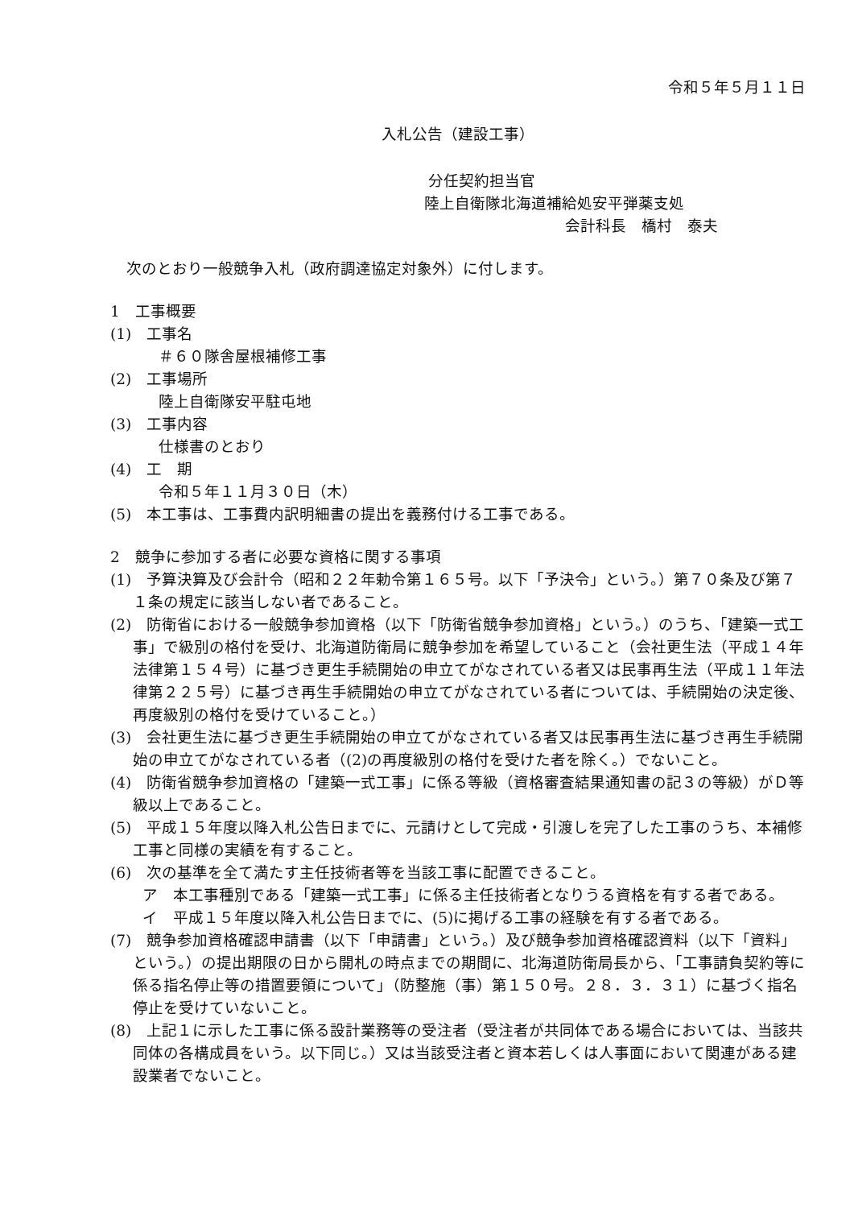令和５年５月１１日
入札公告（建設工事）
分任契約担当官
陸上自衛隊北海道補給処安平弾薬支処
会計科長　橋村　泰夫
次のとおり一般競争入札（政府調達協定対象外）に付します。
1　工事概要
(1)　工事名
＃６０隊舎屋根補修工事
(2)　工事場所
陸上自衛隊安平駐屯地
(3)　工事内容
仕様書のとおり
(4)　工　期
令和５年１１月３０日（木）
(5)　本工事は、工事費内訳明細書の提出を義務付ける工事である。
2　競争に参加する者に必要な資格に関する事項
(1)　予算決算及び会計令（昭和２２年勅令第１６５号。以下「予決令」という。）第７０条及び第７１条の規定に該当しない者であること。
(2)　防衛省における一般競争参加資格（以下「防衛省競争参加資格」という。）のうち、「建築一式工事」で級別の格付を受け、北海道防衛局に競争参加を希望していること（会社更生法（平成１４年法律第１５４号）に基づき更生手続開始の申立てがなされている者又は民事再生法（平成１１年法律第２２５号）に基づき再生手続開始の申立てがなされている者については、手続開始の決定後、再度級別の格付を受けていること。）
(3)　会社更生法に基づき更生手続開始の申立てがなされている者又は民事再生法に基づき再生手続開始の申立てがなされている者（(2)の再度級別の格付を受けた者を除く。）でないこと。
(4)　防衛省競争参加資格の「建築一式工事」に係る等級（資格審査結果通知書の記３の等級）がＤ等級以上であること。
(5)　平成１５年度以降入札公告日までに、元請けとして完成・引渡しを完了した工事のうち、本補修工事と同様の実績を有すること。
(6)　次の基準を全て満たす主任技術者等を当該工事に配置できること。
ア　本工事種別である「建築一式工事」に係る主任技術者となりうる資格を有する者である。
イ　平成１５年度以降入札公告日までに、(5)に掲げる工事の経験を有する者である。
(7)　競争参加資格確認申請書（以下「申請書」という。）及び競争参加資格確認資料（以下「資料」という。）の提出期限の日から開札の時点までの期間に、北海道防衛局長から、「工事請負契約等に係る指名停止等の措置要領について」（防整施（事）第１５０号。２８．３．３１）に基づく指名停止を受けていないこと。
(8)　上記１に示した工事に係る設計業務等の受注者（受注者が共同体である場合においては、当該共同体の各構成員をいう。以下同じ。）又は当該受注者と資本若しくは人事面において関連がある建設業者でないこと。